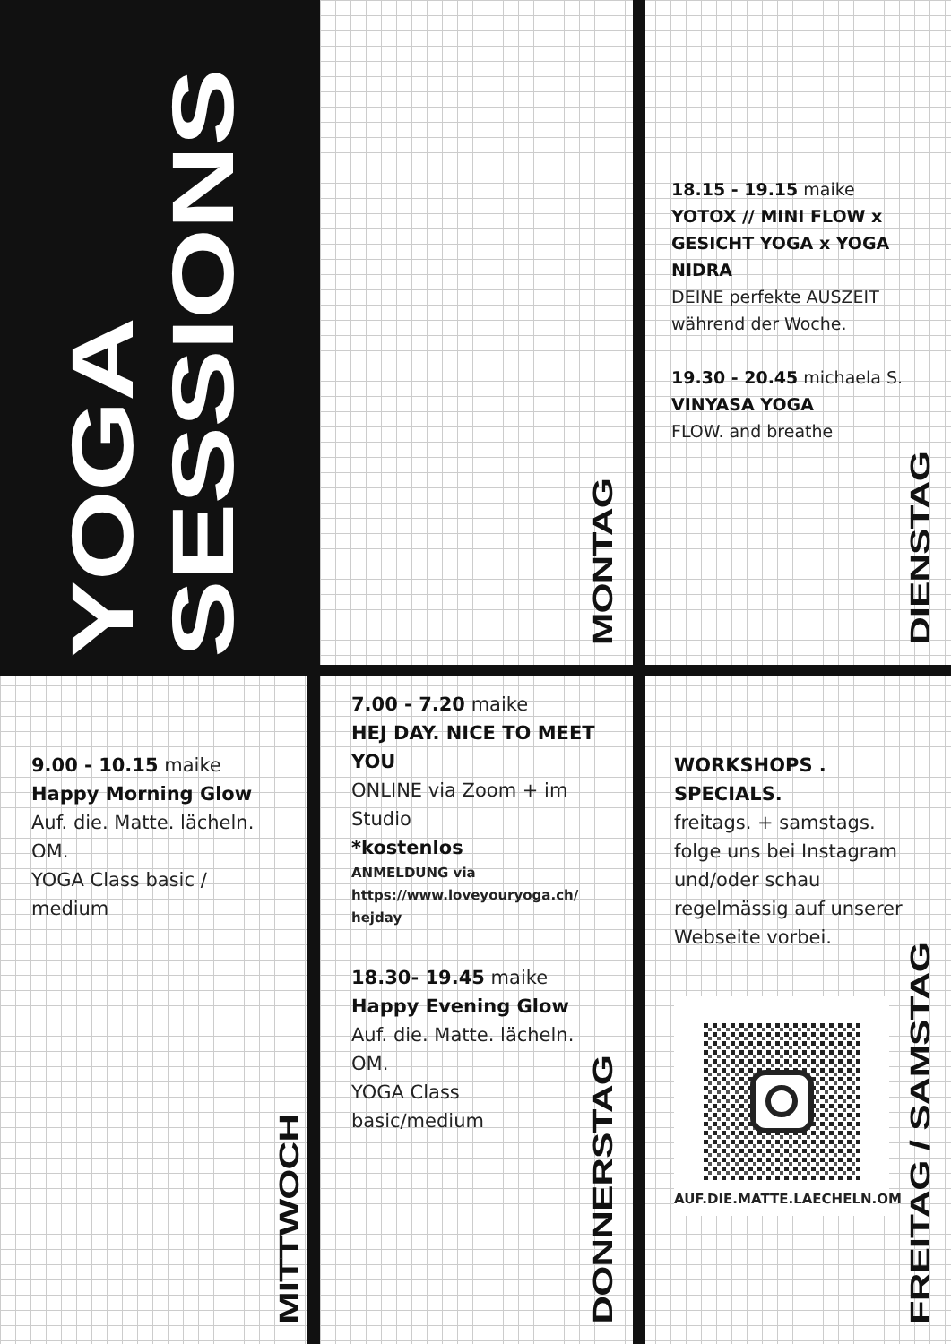YOGA SESSIONS
MONTAG
18.15 - 19.15 maike
YOTOX // MINI FLOW x GESICHT YOGA x YOGA NIDRA
DEINE perfekte AUSZEIT während der Woche.
19.30 - 20.45 michaela S.
VINYASA YOGA
FLOW. and breathe
DIENSTAG
9.00 - 10.15 maike
Happy Morning Glow
Auf. die. Matte. lächeln. OM.
YOGA Class basic / medium
MITTWOCH
7.00 - 7.20 maike
HEJ DAY. NICE TO MEET YOU
ONLINE via Zoom + im Studio
*kostenlos
ANMELDUNG via https://www.loveyouryoga.ch/ hejday
18.30- 19.45 maike
Happy Evening Glow
Auf. die. Matte. lächeln. OM.
YOGA Class basic/medium
DONNERSTAG
WORKSHOPS . SPECIALS.
freitags. + samstags. folge uns bei Instagram und/oder schau regelmässig auf unserer Webseite vorbei.
AUF.DIE.MATTE.LAECHELN.OM
FREITAG / SAMSTAG